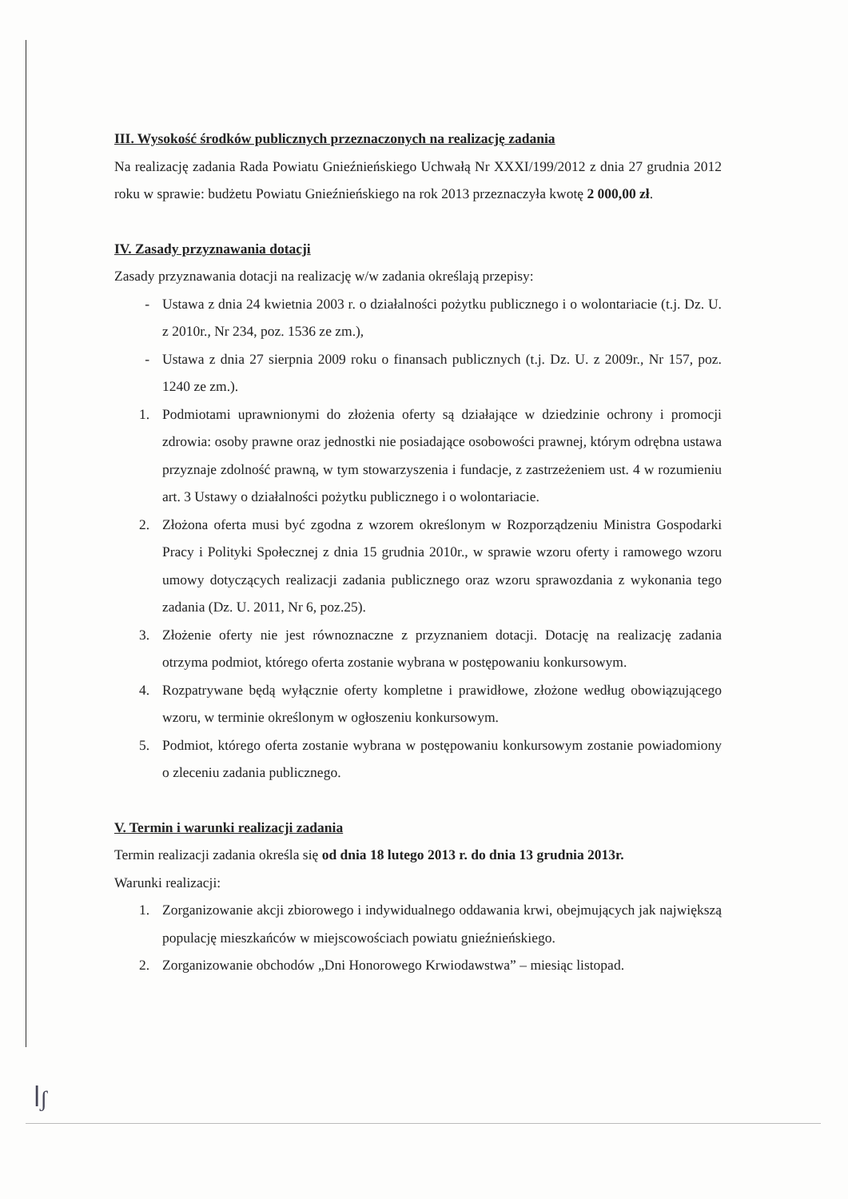III. Wysokość środków publicznych przeznaczonych na realizację zadania
Na realizację zadania Rada Powiatu Gnieźnieńskiego Uchwałą Nr XXXI/199/2012 z dnia 27 grudnia 2012 roku w sprawie: budżetu Powiatu Gnieźnieńskiego na rok 2013 przeznaczyła kwotę 2 000,00 zł.
IV. Zasady przyznawania dotacji
Zasady przyznawania dotacji na realizację w/w zadania określają przepisy:
- Ustawa z dnia 24 kwietnia 2003 r. o działalności pożytku publicznego i o wolontariacie (t.j. Dz. U. z 2010r., Nr 234, poz. 1536 ze zm.),
- Ustawa z dnia 27 sierpnia 2009 roku o finansach publicznych (t.j. Dz. U. z 2009r., Nr 157, poz. 1240 ze zm.).
1. Podmiotami uprawnionymi do złożenia oferty są działające w dziedzinie ochrony i promocji zdrowia: osoby prawne oraz jednostki nie posiadające osobowości prawnej, którym odrębna ustawa przyznaje zdolność prawną, w tym stowarzyszenia i fundacje, z zastrzeżeniem ust. 4 w rozumieniu art. 3 Ustawy o działalności pożytku publicznego i o wolontariacie.
2. Złożona oferta musi być zgodna z wzorem określonym w Rozporządzeniu Ministra Gospodarki Pracy i Polityki Społecznej z dnia 15 grudnia 2010r., w sprawie wzoru oferty i ramowego wzoru umowy dotyczących realizacji zadania publicznego oraz wzoru sprawozdania z wykonania tego zadania (Dz. U. 2011, Nr 6, poz.25).
3. Złożenie oferty nie jest równoznaczne z przyznaniem dotacji. Dotację na realizację zadania otrzyma podmiot, którego oferta zostanie wybrana w postępowaniu konkursowym.
4. Rozpatrywane będą wyłącznie oferty kompletne i prawidłowe, złożone według obowiązującego wzoru, w terminie określonym w ogłoszeniu konkursowym.
5. Podmiot, którego oferta zostanie wybrana w postępowaniu konkursowym zostanie powiadomiony o zleceniu zadania publicznego.
V. Termin i warunki realizacji zadania
Termin realizacji zadania określa się od dnia 18 lutego 2013 r. do dnia 13 grudnia 2013r.
Warunki realizacji:
1. Zorganizowanie akcji zbiorowego i indywidualnego oddawania krwi, obejmujących jak największą populację mieszkańców w miejscowościach powiatu gnieźnieńskiego.
2. Zorganizowanie obchodów „Dni Honorowego Krwiodawstwa” – miesiąc listopad.
ꟾʃ